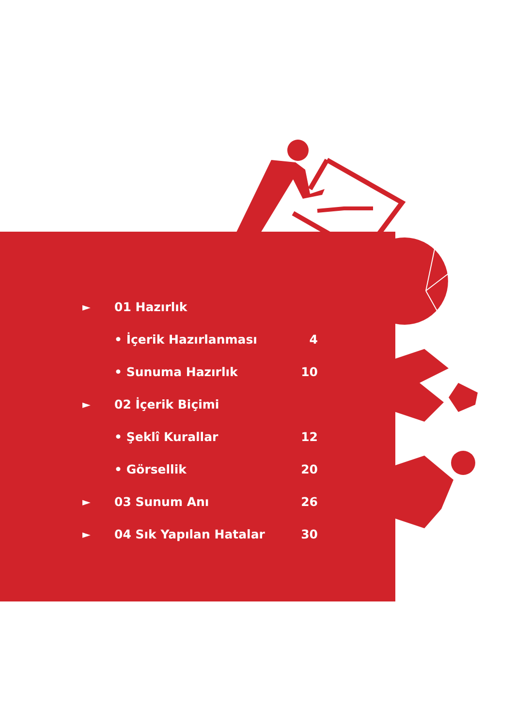| ► | 01 Hazırlık | |
| | • İçerik Hazırlanması | 4 |
| | • Sunuma Hazırlık | 10 |
| ► | 02 İçerik Biçimi | |
| | • Şeklî Kurallar | 12 |
| | • Görsellik | 20 |
| ► | 03 Sunum Anı | 26 |
| ► | 04 Sık Yapılan Hatalar | 30 |